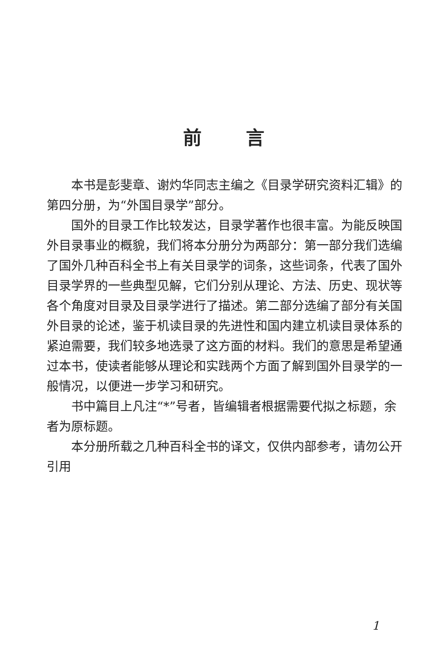前言
本书是彭斐章、谢灼华同志主编之《目录学研究资料汇辑》的第四分册，为“外国目录学”部分。
国外的目录工作比较发达，目录学著作也很丰富。为能反映国外目录事业的概貌，我们将本分册分为两部分：第一部分我们选编了国外几种百科全书上有关目录学的词条，这些词条，代表了国外目录学界的一些典型见解，它们分别从理论、方法、历史、现状等各个角度对目录及目录学进行了描述。第二部分选编了部分有关国外目录的论述，鉴于机读目录的先进性和国内建立机读目录体系的紧迫需要，我们较多地选录了这方面的材料。我们的意思是希望通过本书，使读者能够从理论和实践两个方面了解到国外目录学的一般情况，以便进一步学习和研究。
书中篇目上凡注“*”号者，皆编辑者根据需要代拟之标题，余者为原标题。
本分册所载之几种百科全书的译文，仅供内部参考，请勿公开引用
1